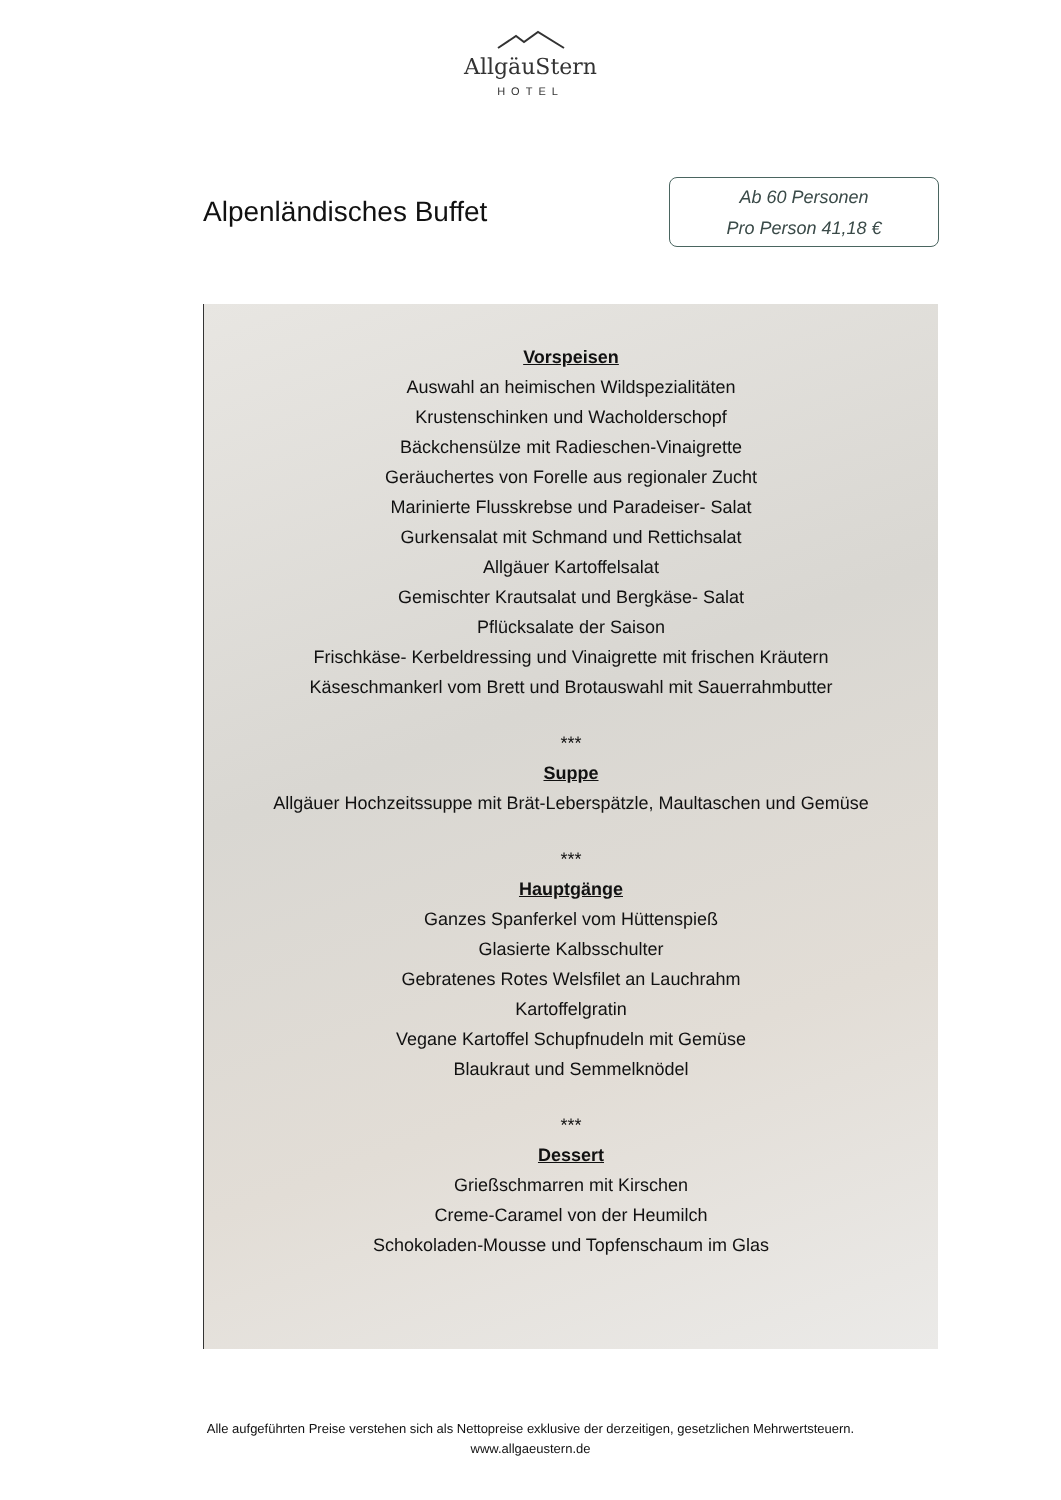AllgäuStern
HOTEL
Alpenländisches Buffet
Ab 60 Personen
Pro Person 41,18 €
Vorspeisen
Auswahl an heimischen Wildspezialitäten
Krustenschinken und Wacholderschopf
Bäckchensülze mit Radieschen-Vinaigrette
Geräuchertes von Forelle aus regionaler Zucht
Marinierte Flusskrebse und Paradeiser- Salat
Gurkensalat mit Schmand und Rettichsalat
Allgäuer Kartoffelsalat
Gemischter Krautsalat und Bergkäse- Salat
Pflücksalate der Saison
Frischkäse- Kerbeldressing und Vinaigrette mit frischen Kräutern
Käseschmankerl vom Brett und Brotauswahl mit Sauerrahmbutter
***
Suppe
Allgäuer Hochzeitssuppe mit Brät-Leberspätzle, Maultaschen und Gemüse
***
Hauptgänge
Ganzes Spanferkel vom Hüttenspieß
Glasierte Kalbsschulter
Gebratenes Rotes Welsfilet an Lauchrahm
Kartoffelgratin
Vegane Kartoffel Schupfnudeln mit Gemüse
Blaukraut und Semmelknödel
***
Dessert
Grießschmarren mit Kirschen
Creme-Caramel von der Heumilch
Schokoladen-Mousse und Topfenschaum im Glas
Alle aufgeführten Preise verstehen sich als Nettopreise exklusive der derzeitigen, gesetzlichen Mehrwertsteuern.
www.allgaeustern.de